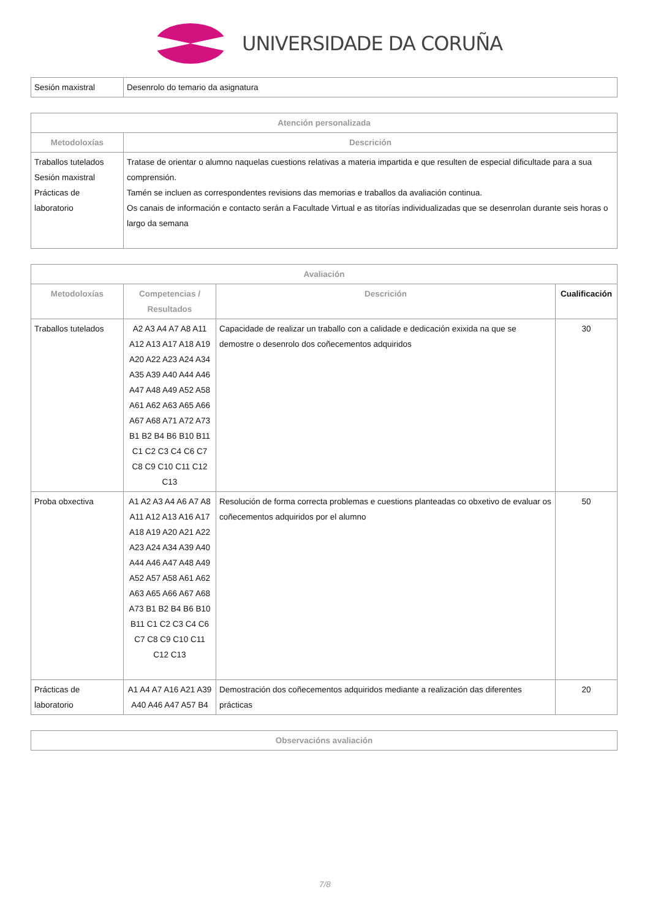UNIVERSIDADE DA CORUÑA
| Sesión maxistral | Desenrolo do temario da asignatura |
| Atención personalizada | |
| --- | --- |
| Metodoloxías | Descrición |
| Traballos tutelados Sesión maxistral Prácticas de laboratorio | Tratase de orientar o alumno naquelas cuestions relativas a materia impartida e que resulten de especial dificultade para a sua comprensión. Tamén se incluen as correspondentes revisions das memorias e traballos da avaliación continua. Os canais de información e contacto serán a Facultade Virtual e as titorías individualizadas que se desenrolan durante seis horas o largo da semana |
| Avaliación | | | |
| --- | --- | --- | --- |
| Metodoloxías | Competencias / Resultados | Descrición | Cualificación |
| Traballos tutelados | A2 A3 A4 A7 A8 A11 A12 A13 A17 A18 A19 A20 A22 A23 A24 A34 A35 A39 A40 A44 A46 A47 A48 A49 A52 A58 A61 A62 A63 A65 A66 A67 A68 A71 A72 A73 B1 B2 B4 B6 B10 B11 C1 C2 C3 C4 C6 C7 C8 C9 C10 C11 C12 C13 | Capacidade de realizar un traballo con a calidade e dedicación exixida na que se demostre o desenrolo dos coñecementos adquiridos | 30 |
| Proba obxectiva | A1 A2 A3 A4 A6 A7 A8 A11 A12 A13 A16 A17 A18 A19 A20 A21 A22 A23 A24 A34 A39 A40 A44 A46 A47 A48 A49 A52 A57 A58 A61 A62 A63 A65 A66 A67 A68 A73 B1 B2 B4 B6 B10 B11 C1 C2 C3 C4 C6 C7 C8 C9 C10 C11 C12 C13 | Resolución de forma correcta problemas e cuestions planteadas co obxetivo de evaluar os coñecementos adquiridos por el alumno | 50 |
| Prácticas de laboratorio | A1 A4 A7 A16 A21 A39 A40 A46 A47 A57 B4 | Demostración dos coñecementos adquiridos mediante a realización das diferentes prácticas | 20 |
| Observacións avaliación |
| --- |
7/8